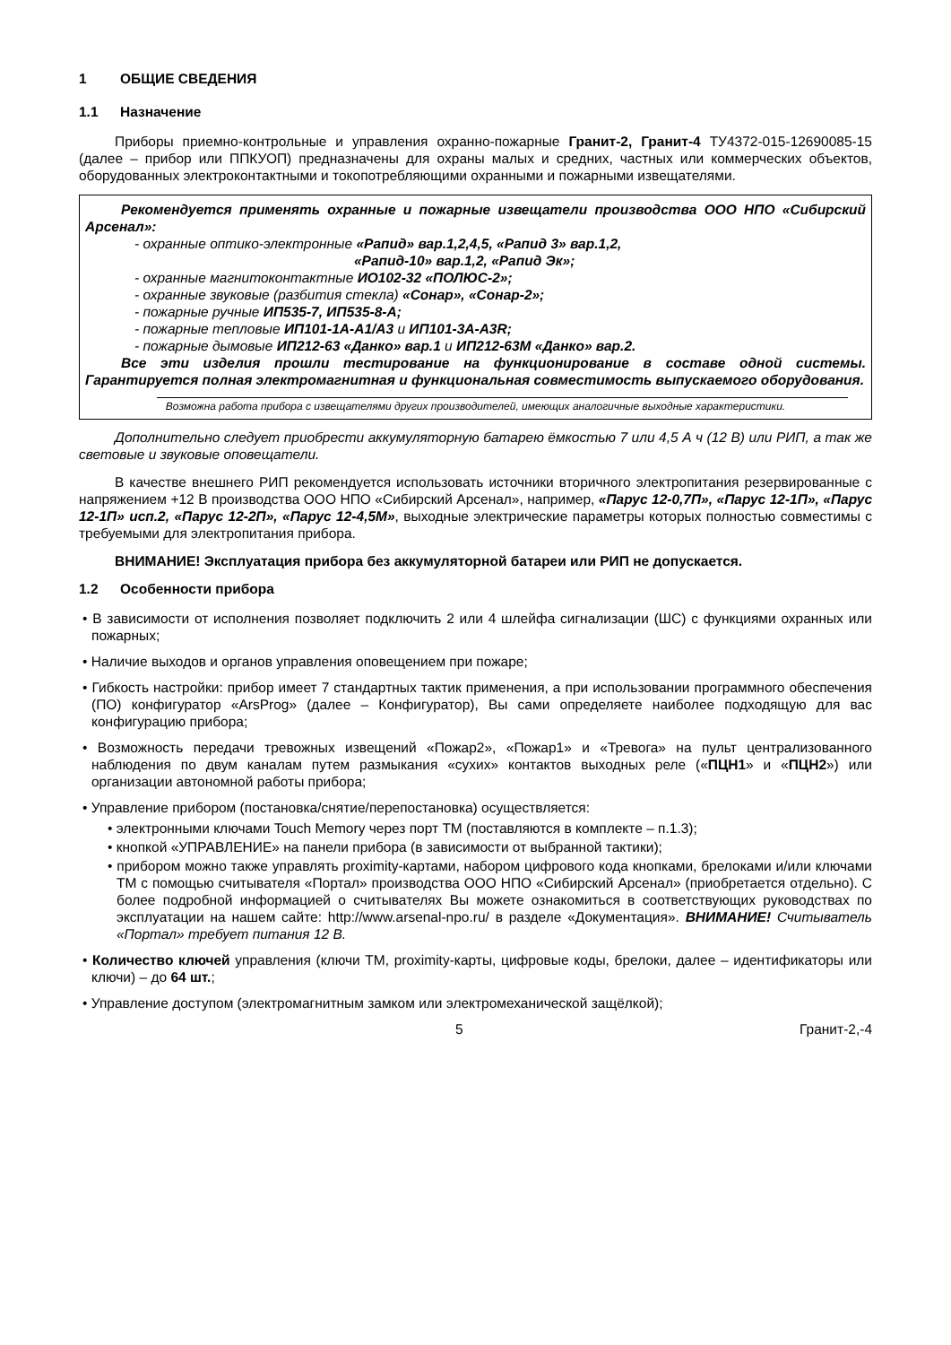1 ОБЩИЕ СВЕДЕНИЯ
1.1 Назначение
Приборы приемно-контрольные и управления охранно-пожарные Гранит-2, Гранит-4 ТУ4372-015-12690085-15 (далее – прибор или ППКУОП) предназначены для охраны малых и средних, частных или коммерческих объектов, оборудованных электроконтактными и токопотребляющими охранными и пожарными извещателями.
Рекомендуется применять охранные и пожарные извещатели производства ООО НПО «Сибирский Арсенал»:
- охранные оптико-электронные «Рапид» вар.1,2,4,5, «Рапид 3» вар.1,2,
«Рапид-10» вар.1,2, «Рапид Эк»;
- охранные магнитоконтактные ИО102-32 «ПОЛЮС-2»;
- охранные звуковые (разбития стекла) «Сонар», «Сонар-2»;
- пожарные ручные ИП535-7, ИП535-8-А;
- пожарные тепловые ИП101-1А-А1/А3 и ИП101-3А-А3R;
- пожарные дымовые ИП212-63 «Данко» вар.1 и ИП212-63М «Данко» вар.2.
Все эти изделия прошли тестирование на функционирование в составе одной системы. Гарантируется полная электромагнитная и функциональная совместимость выпускаемого оборудования.
Возможна работа прибора с извещателями других производителей, имеющих аналогичные выходные характеристики.
Дополнительно следует приобрести аккумуляторную батарею ёмкостью 7 или 4,5 А ч (12 В) или РИП, а так же световые и звуковые оповещатели.
В качестве внешнего РИП рекомендуется использовать источники вторичного электропитания резервированные с напряжением +12 В производства ООО НПО «Сибирский Арсенал», например, «Парус 12-0,7П», «Парус 12-1П», «Парус 12-1П» исп.2, «Парус 12-2П», «Парус 12-4,5М», выходные электрические параметры которых полностью совместимы с требуемыми для электропитания прибора.
ВНИМАНИЕ! Эксплуатация прибора без аккумуляторной батареи или РИП не допускается.
1.2 Особенности прибора
• В зависимости от исполнения позволяет подключить 2 или 4 шлейфа сигнализации (ШС) с функциями охранных или пожарных;
• Наличие выходов и органов управления оповещением при пожаре;
• Гибкость настройки: прибор имеет 7 стандартных тактик применения, а при использовании программного обеспечения (ПО) конфигуратор «ArsProg» (далее – Конфигуратор), Вы сами определяете наиболее подходящую для вас конфигурацию прибора;
• Возможность передачи тревожных извещений «Пожар2», «Пожар1» и «Тревога» на пульт централизованного наблюдения по двум каналам путем размыкания «сухих» контактов выходных реле («ПЦН1» и «ПЦН2») или организации автономной работы прибора;
• Управление прибором (постановка/снятие/перепостановка) осуществляется:
• электронными ключами Touch Memory через порт ТМ (поставляются в комплекте – п.1.3);
• кнопкой «УПРАВЛЕНИЕ» на панели прибора (в зависимости от выбранной тактики);
• прибором можно также управлять proximity-картами, набором цифрового кода кнопками, брелоками и/или ключами ТМ с помощью считывателя «Портал» производства ООО НПО «Сибирский Арсенал» (приобретается отдельно). С более подробной информацией о считывателях Вы можете ознакомиться в соответствующих руководствах по эксплуатации на нашем сайте: http://www.arsenal-npo.ru/ в разделе «Документация». ВНИМАНИЕ! Считыватель «Портал» требует питания 12 В.
• Количество ключей управления (ключи ТМ, proximity-карты, цифровые коды, брелоки, далее – идентификаторы или ключи) – до 64 шт.;
• Управление доступом (электромагнитным замком или электромеханической защёлкой);
5 Гранит-2,-4